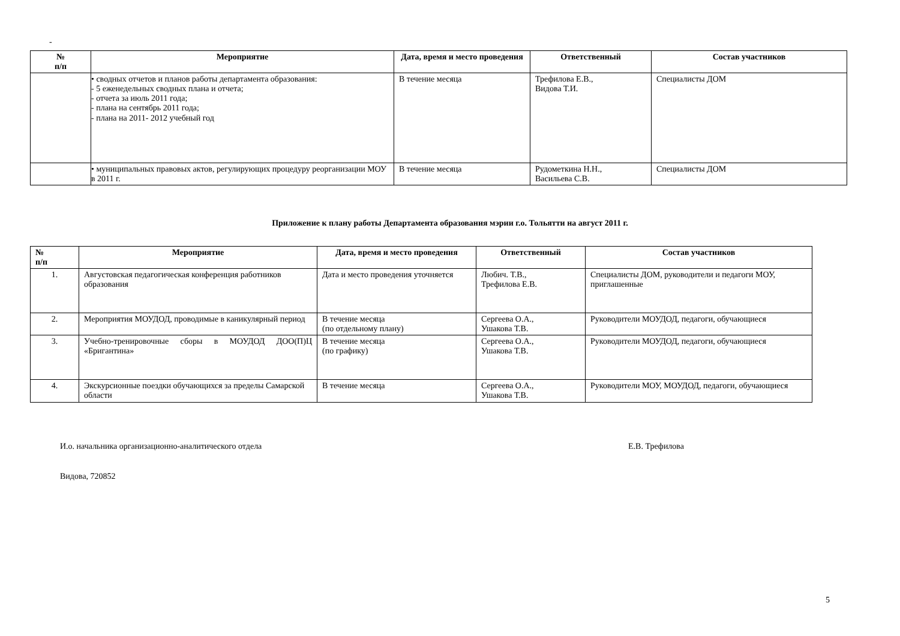-
| № п/п | Мероприятие | Дата, время и место проведения | Ответственный | Состав участников |
| --- | --- | --- | --- | --- |
| | • сводных отчетов и планов работы департамента образования: - 5 еженедельных сводных плана и отчета; - отчета за июль 2011 года; - плана на сентябрь 2011 года; - плана на 2011- 2012 учебный год | В течение месяца | Трефилова Е.В., Видова Т.И. | Специалисты ДОМ |
| | • муниципальных правовых актов, регулирующих процедуру реорганизации МОУ в 2011 г. | В течение месяца | Рудометкина Н.Н., Васильева С.В. | Специалисты ДОМ |
Приложение к плану работы Департамента образования мэрии г.о. Тольятти на август 2011 г.
| № п/п | Мероприятие | Дата, время и место проведения | Ответственный | Состав участников |
| --- | --- | --- | --- | --- |
| 1. | Августовская педагогическая конференция работников образования | Дата и место проведения уточняется | Любич. Т.В., Трефилова Е.В. | Специалисты ДОМ, руководители и педагоги МОУ, приглашенные |
| 2. | Мероприятия МОУДОД, проводимые в каникулярный период | В течение месяца (по отдельному плану) | Сергеева О.А., Ушакова Т.В. | Руководители МОУДОД, педагоги, обучающиеся |
| 3. | Учебно-тренировочные сборы в МОУДОД ДОО(П)Ц «Бригантина» | В течение месяца (по графику) | Сергеева О.А., Ушакова Т.В. | Руководители МОУДОД, педагоги, обучающиеся |
| 4. | Экскурсионные поездки обучающихся за пределы Самарской области | В течение месяца | Сергеева О.А., Ушакова Т.В. | Руководители МОУ, МОУДОД, педагоги, обучающиеся |
И.о. начальника организационно-аналитического отдела Е.В. Трефилова
Видова, 720852
5